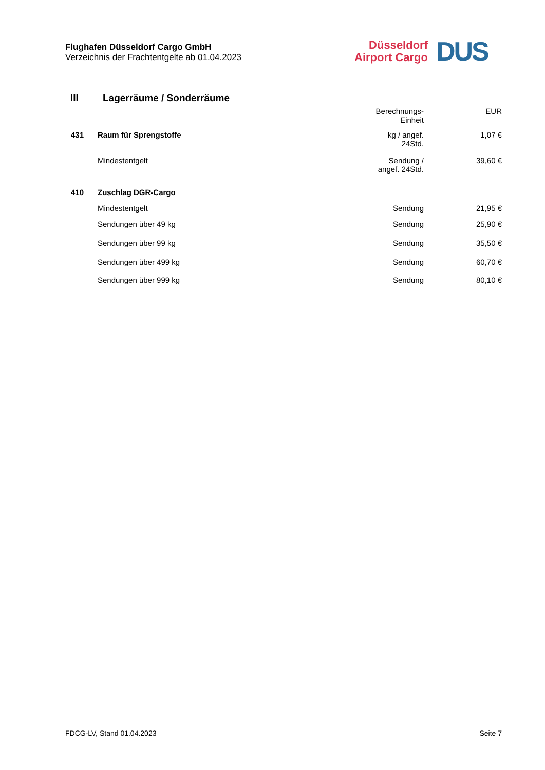Flughafen Düsseldorf Cargo GmbH
Verzeichnis der Frachtentgelte ab 01.04.2023
Düsseldorf
Airport Cargo
DUS
III Lagerräume / Sonderräume
| | | Berechnungs- Einheit | EUR |
| 431 | Raum für Sprengstoffe | kg / angef. 24Std. | 1,07 € |
| | Mindestentgelt | Sendung / angef. 24Std. | 39,60 € |
| 410 | Zuschlag DGR-Cargo | | |
| | Mindestentgelt | Sendung | 21,95 € |
| | Sendungen über 49 kg | Sendung | 25,90 € |
| | Sendungen über 99 kg | Sendung | 35,50 € |
| | Sendungen über 499 kg | Sendung | 60,70 € |
| | Sendungen über 999 kg | Sendung | 80,10 € |
FDCG-LV, Stand 01.04.2023 Seite 7